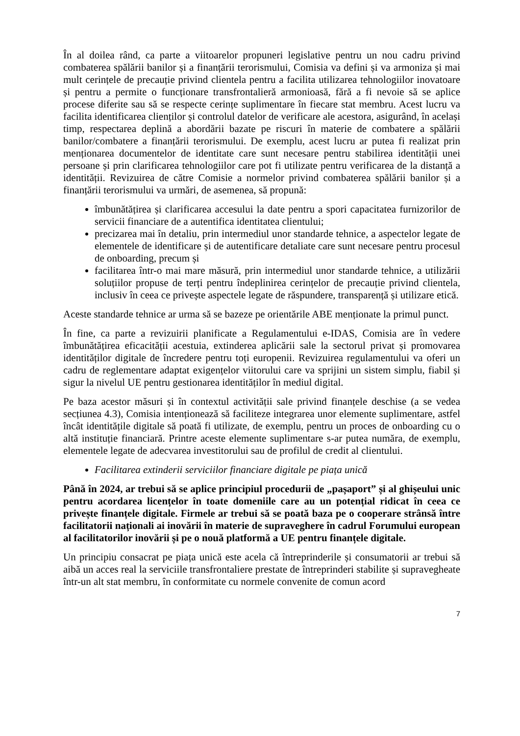În al doilea rând, ca parte a viitoarelor propuneri legislative pentru un nou cadru privind combaterea spălării banilor și a finanțării terorismului, Comisia va defini și va armoniza și mai mult cerințele de precauție privind clientela pentru a facilita utilizarea tehnologiilor inovatoare și pentru a permite o funcționare transfrontalieră armonioasă, fără a fi nevoie să se aplice procese diferite sau să se respecte cerințe suplimentare în fiecare stat membru. Acest lucru va facilita identificarea clienților și controlul datelor de verificare ale acestora, asigurând, în același timp, respectarea deplină a abordării bazate pe riscuri în materie de combatere a spălării banilor/combatere a finanțării terorismului. De exemplu, acest lucru ar putea fi realizat prin menționarea documentelor de identitate care sunt necesare pentru stabilirea identității unei persoane și prin clarificarea tehnologiilor care pot fi utilizate pentru verificarea de la distanță a identității. Revizuirea de către Comisie a normelor privind combaterea spălării banilor și a finanțării terorismului va urmări, de asemenea, să propună:
îmbunătățirea și clarificarea accesului la date pentru a spori capacitatea furnizorilor de servicii financiare de a autentifica identitatea clientului;
precizarea mai în detaliu, prin intermediul unor standarde tehnice, a aspectelor legate de elementele de identificare și de autentificare detaliate care sunt necesare pentru procesul de onboarding, precum și
facilitarea într-o mai mare măsură, prin intermediul unor standarde tehnice, a utilizării soluțiilor propuse de terți pentru îndeplinirea cerințelor de precauție privind clientela, inclusiv în ceea ce privește aspectele legate de răspundere, transparență și utilizare etică.
Aceste standarde tehnice ar urma să se bazeze pe orientările ABE menționate la primul punct.
În fine, ca parte a revizuirii planificate a Regulamentului e-IDAS, Comisia are în vedere îmbunătățirea eficacității acestuia, extinderea aplicării sale la sectorul privat și promovarea identităților digitale de încredere pentru toți europenii. Revizuirea regulamentului va oferi un cadru de reglementare adaptat exigențelor viitorului care va sprijini un sistem simplu, fiabil și sigur la nivelul UE pentru gestionarea identităților în mediul digital.
Pe baza acestor măsuri și în contextul activității sale privind finanțele deschise (a se vedea secțiunea 4.3), Comisia intenționează să faciliteze integrarea unor elemente suplimentare, astfel încât identitățile digitale să poată fi utilizate, de exemplu, pentru un proces de onboarding cu o altă instituție financiară. Printre aceste elemente suplimentare s-ar putea număra, de exemplu, elementele legate de adecvarea investitorului sau de profilul de credit al clientului.
Facilitarea extinderii serviciilor financiare digitale pe piața unică
Până în 2024, ar trebui să se aplice principiul procedurii de „pașaport” și al ghișeului unic pentru acordarea licențelor în toate domeniile care au un potențial ridicat în ceea ce privește finanțele digitale. Firmele ar trebui să se poată baza pe o cooperare strânsă între facilitatorii naționali ai inovării în materie de supraveghere în cadrul Forumului european al facilitatorilor inovării și pe o nouă platformă a UE pentru finanțele digitale.
Un principiu consacrat pe piața unică este acela că întreprinderile și consumatorii ar trebui să aibă un acces real la serviciile transfrontaliere prestate de întreprinderi stabilite și supravegheate într-un alt stat membru, în conformitate cu normele convenite de comun acord
7